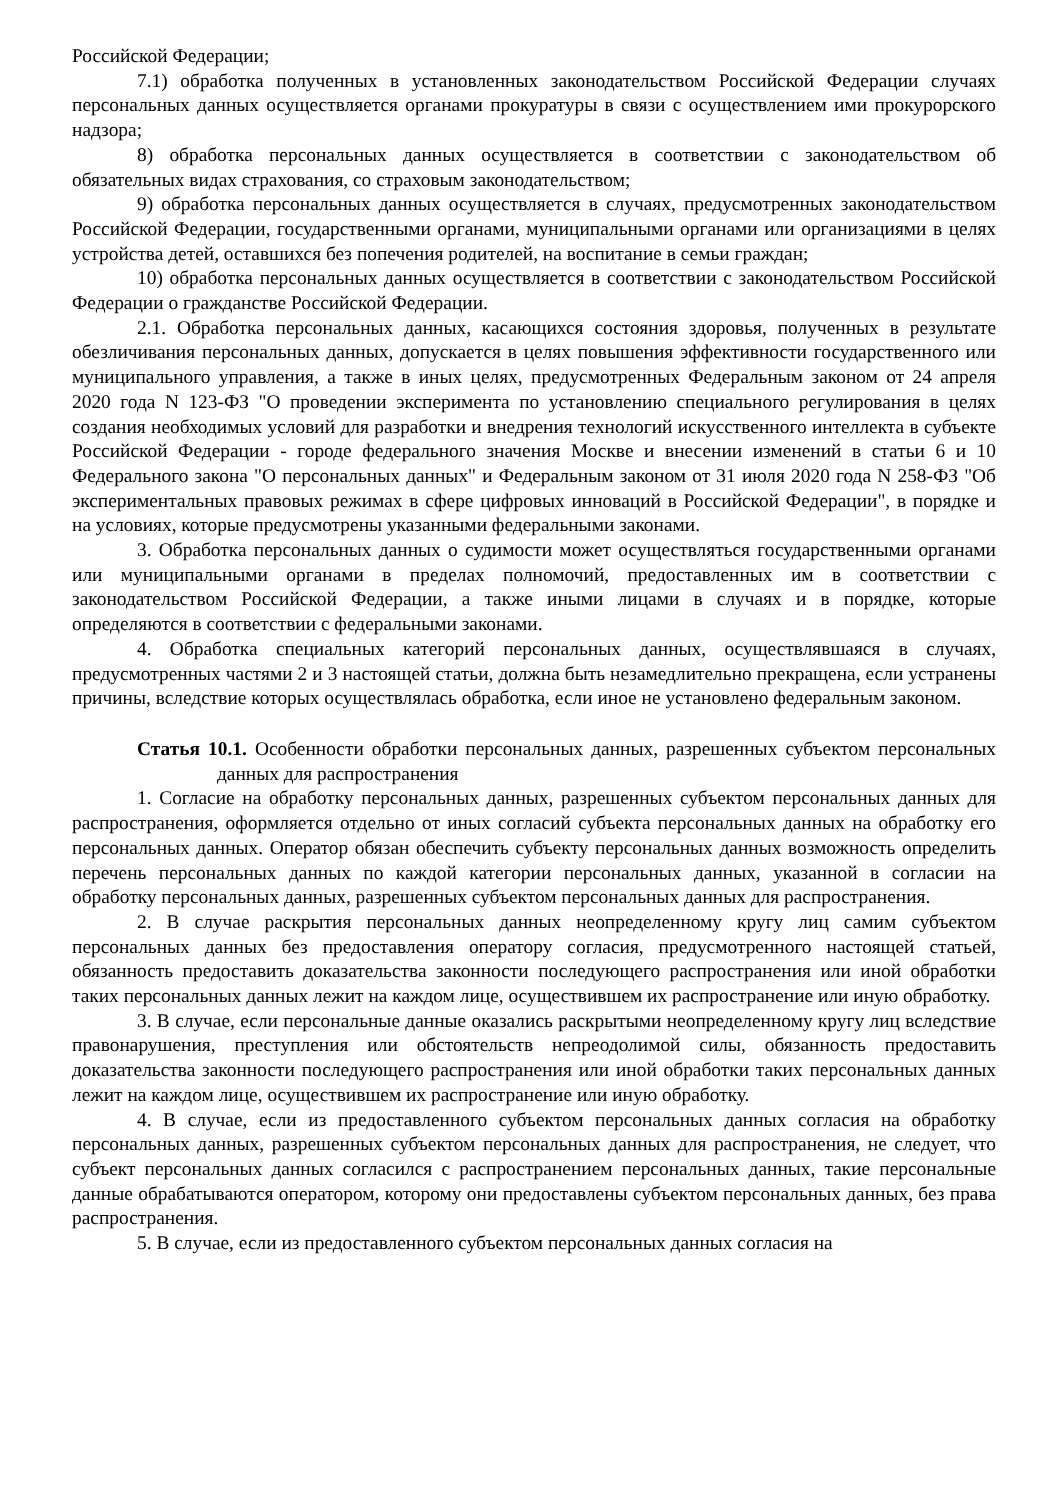Российской Федерации;
7.1) обработка полученных в установленных законодательством Российской Федерации случаях персональных данных осуществляется органами прокуратуры в связи с осуществлением ими прокурорского надзора;
8) обработка персональных данных осуществляется в соответствии с законодательством об обязательных видах страхования, со страховым законодательством;
9) обработка персональных данных осуществляется в случаях, предусмотренных законодательством Российской Федерации, государственными органами, муниципальными органами или организациями в целях устройства детей, оставшихся без попечения родителей, на воспитание в семьи граждан;
10) обработка персональных данных осуществляется в соответствии с законодательством Российской Федерации о гражданстве Российской Федерации.
2.1. Обработка персональных данных, касающихся состояния здоровья, полученных в результате обезличивания персональных данных, допускается в целях повышения эффективности государственного или муниципального управления, а также в иных целях, предусмотренных Федеральным законом от 24 апреля 2020 года N 123-ФЗ "О проведении эксперимента по установлению специального регулирования в целях создания необходимых условий для разработки и внедрения технологий искусственного интеллекта в субъекте Российской Федерации - городе федерального значения Москве и внесении изменений в статьи 6 и 10 Федерального закона "О персональных данных" и Федеральным законом от 31 июля 2020 года N 258-ФЗ "Об экспериментальных правовых режимах в сфере цифровых инноваций в Российской Федерации", в порядке и на условиях, которые предусмотрены указанными федеральными законами.
3. Обработка персональных данных о судимости может осуществляться государственными органами или муниципальными органами в пределах полномочий, предоставленных им в соответствии с законодательством Российской Федерации, а также иными лицами в случаях и в порядке, которые определяются в соответствии с федеральными законами.
4. Обработка специальных категорий персональных данных, осуществлявшаяся в случаях, предусмотренных частями 2 и 3 настоящей статьи, должна быть незамедлительно прекращена, если устранены причины, вследствие которых осуществлялась обработка, если иное не установлено федеральным законом.
Статья 10.1. Особенности обработки персональных данных, разрешенных субъектом персональных данных для распространения
1. Согласие на обработку персональных данных, разрешенных субъектом персональных данных для распространения, оформляется отдельно от иных согласий субъекта персональных данных на обработку его персональных данных. Оператор обязан обеспечить субъекту персональных данных возможность определить перечень персональных данных по каждой категории персональных данных, указанной в согласии на обработку персональных данных, разрешенных субъектом персональных данных для распространения.
2. В случае раскрытия персональных данных неопределенному кругу лиц самим субъектом персональных данных без предоставления оператору согласия, предусмотренного настоящей статьей, обязанность предоставить доказательства законности последующего распространения или иной обработки таких персональных данных лежит на каждом лице, осуществившем их распространение или иную обработку.
3. В случае, если персональные данные оказались раскрытыми неопределенному кругу лиц вследствие правонарушения, преступления или обстоятельств непреодолимой силы, обязанность предоставить доказательства законности последующего распространения или иной обработки таких персональных данных лежит на каждом лице, осуществившем их распространение или иную обработку.
4. В случае, если из предоставленного субъектом персональных данных согласия на обработку персональных данных, разрешенных субъектом персональных данных для распространения, не следует, что субъект персональных данных согласился с распространением персональных данных, такие персональные данные обрабатываются оператором, которому они предоставлены субъектом персональных данных, без права распространения.
5. В случае, если из предоставленного субъектом персональных данных согласия на